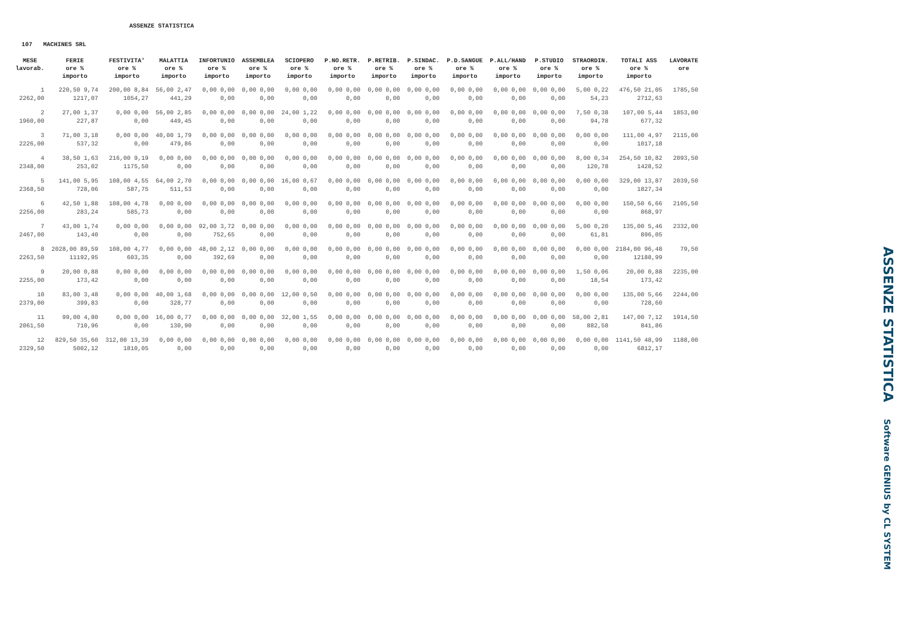ASSENZE STATISTICA
107 MACHINES SRL
| MESE lavorab. | FERIE ore % importo | FESTIVITA' ore % importo | MALATTIA ore % importo | INFORTUNIO ore % importo | ASSEMBLEA ore % importo | SCIOPERO ore % importo | P.NO.RETR. ore % importo | P.RETRIB. ore % importo | P.SINDAC. ore % importo | P.D.SANGUE ore % importo | P.ALL/HAND ore % importo | P.STUDIO ore % importo | STRAORDIN. ore % importo | TOTALI ASS ore % importo | LAVORATE ore |
| --- | --- | --- | --- | --- | --- | --- | --- | --- | --- | --- | --- | --- | --- | --- | --- |
| 1 | 220,50 9,74 | 200,00 8,84 | 56,00 2,47 | 0,00 0,00 | 0,00 0,00 | 0,00 0,00 | 0,00 0,00 | 0,00 0,00 | 0,00 0,00 | 0,00 0,00 | 0,00 0,00 | 0,00 0,00 | 5,00 0,22 | 476,50 21,05 | 1785,50 |
| 2262,00 | 1217,07 | 1054,27 | 441,29 | 0,00 | 0,00 | 0,00 | 0,00 | 0,00 | 0,00 | 0,00 | 0,00 | 0,00 | 54,23 | 2712,63 | |
| 2 | 27,00 1,37 | 0,00 0,00 | 56,00 2,85 | 0,00 0,00 | 0,00 0,00 | 24,00 1,22 | 0,00 0,00 | 0,00 0,00 | 0,00 0,00 | 0,00 0,00 | 0,00 0,00 | 0,00 0,00 | 7,50 0,38 | 107,00 5,44 | 1853,00 |
| 1960,00 | 227,87 | 0,00 | 449,45 | 0,00 | 0,00 | 0,00 | 0,00 | 0,00 | 0,00 | 0,00 | 0,00 | 0,00 | 94,78 | 677,32 | |
| 3 | 71,00 3,18 | 0,00 0,00 | 40,00 1,79 | 0,00 0,00 | 0,00 0,00 | 0,00 0,00 | 0,00 0,00 | 0,00 0,00 | 0,00 0,00 | 0,00 0,00 | 0,00 0,00 | 0,00 0,00 | 0,00 0,00 | 111,00 4,97 | 2115,00 |
| 2226,00 | 537,32 | 0,00 | 479,86 | 0,00 | 0,00 | 0,00 | 0,00 | 0,00 | 0,00 | 0,00 | 0,00 | 0,00 | 0,00 | 1017,18 | |
| 4 | 38,50 1,63 | 216,00 9,19 | 0,00 0,00 | 0,00 0,00 | 0,00 0,00 | 0,00 0,00 | 0,00 0,00 | 0,00 0,00 | 0,00 0,00 | 0,00 0,00 | 0,00 0,00 | 0,00 0,00 | 8,00 0,34 | 254,50 10,82 | 2093,50 |
| 2348,00 | 253,02 | 1175,50 | 0,00 | 0,00 | 0,00 | 0,00 | 0,00 | 0,00 | 0,00 | 0,00 | 0,00 | 0,00 | 120,78 | 1428,52 | |
| 5 | 141,00 5,95 | 108,00 4,55 | 64,00 2,70 | 0,00 0,00 | 0,00 0,00 | 16,00 0,67 | 0,00 0,00 | 0,00 0,00 | 0,00 0,00 | 0,00 0,00 | 0,00 0,00 | 0,00 0,00 | 0,00 0,00 | 329,00 13,87 | 2039,50 |
| 2368,50 | 728,06 | 587,75 | 511,53 | 0,00 | 0,00 | 0,00 | 0,00 | 0,00 | 0,00 | 0,00 | 0,00 | 0,00 | 0,00 | 1827,34 | |
| 6 | 42,50 1,88 | 108,00 4,78 | 0,00 0,00 | 0,00 0,00 | 0,00 0,00 | 0,00 0,00 | 0,00 0,00 | 0,00 0,00 | 0,00 0,00 | 0,00 0,00 | 0,00 0,00 | 0,00 0,00 | 0,00 0,00 | 150,50 6,66 | 2105,50 |
| 2256,00 | 283,24 | 585,73 | 0,00 | 0,00 | 0,00 | 0,00 | 0,00 | 0,00 | 0,00 | 0,00 | 0,00 | 0,00 | 0,00 | 868,97 | |
| 7 | 43,00 1,74 | 0,00 0,00 | 0,00 0,00 | 92,00 3,72 | 0,00 0,00 | 0,00 0,00 | 0,00 0,00 | 0,00 0,00 | 0,00 0,00 | 0,00 0,00 | 0,00 0,00 | 0,00 0,00 | 5,00 0,20 | 135,00 5,46 | 2332,00 |
| 2467,00 | 143,40 | 0,00 | 0,00 | 752,65 | 0,00 | 0,00 | 0,00 | 0,00 | 0,00 | 0,00 | 0,00 | 0,00 | 61,81 | 896,05 | |
| 8 | 2028,00 89,59 | 108,00 4,77 | 0,00 0,00 | 48,00 2,12 | 0,00 0,00 | 0,00 0,00 | 0,00 0,00 | 0,00 0,00 | 0,00 0,00 | 0,00 0,00 | 0,00 0,00 | 0,00 0,00 | 0,00 0,00 | 2184,00 96,48 | 79,50 |
| 2263,50 | 11192,95 | 603,35 | 0,00 | 392,69 | 0,00 | 0,00 | 0,00 | 0,00 | 0,00 | 0,00 | 0,00 | 0,00 | 0,00 | 12188,99 | |
| 9 | 20,00 0,88 | 0,00 0,00 | 0,00 0,00 | 0,00 0,00 | 0,00 0,00 | 0,00 0,00 | 0,00 0,00 | 0,00 0,00 | 0,00 0,00 | 0,00 0,00 | 0,00 0,00 | 0,00 0,00 | 1,50 0,06 | 20,00 0,88 | 2235,00 |
| 2255,00 | 173,42 | 0,00 | 0,00 | 0,00 | 0,00 | 0,00 | 0,00 | 0,00 | 0,00 | 0,00 | 0,00 | 0,00 | 18,54 | 173,42 | |
| 10 | 83,00 3,48 | 0,00 0,00 | 40,00 1,68 | 0,00 0,00 | 0,00 0,00 | 12,00 0,50 | 0,00 0,00 | 0,00 0,00 | 0,00 0,00 | 0,00 0,00 | 0,00 0,00 | 0,00 0,00 | 0,00 0,00 | 135,00 5,66 | 2244,00 |
| 2379,00 | 399,83 | 0,00 | 328,77 | 0,00 | 0,00 | 0,00 | 0,00 | 0,00 | 0,00 | 0,00 | 0,00 | 0,00 | 0,00 | 728,60 | |
| 11 | 99,00 4,80 | 0,00 0,00 | 16,00 0,77 | 0,00 0,00 | 0,00 0,00 | 32,00 1,55 | 0,00 0,00 | 0,00 0,00 | 0,00 0,00 | 0,00 0,00 | 0,00 0,00 | 0,00 0,00 | 58,00 2,81 | 147,00 7,12 | 1914,50 |
| 2061,50 | 710,96 | 0,00 | 130,90 | 0,00 | 0,00 | 0,00 | 0,00 | 0,00 | 0,00 | 0,00 | 0,00 | 0,00 | 882,58 | 841,86 | |
| 12 | 829,50 35,60 | 312,00 13,39 | 0,00 0,00 | 0,00 0,00 | 0,00 0,00 | 0,00 0,00 | 0,00 0,00 | 0,00 0,00 | 0,00 0,00 | 0,00 0,00 | 0,00 0,00 | 0,00 0,00 | 0,00 0,00 | 1141,50 48,99 | 1188,00 |
| 2329,50 | 5002,12 | 1810,05 | 0,00 | 0,00 | 0,00 | 0,00 | 0,00 | 0,00 | 0,00 | 0,00 | 0,00 | 0,00 | 0,00 | 6812,17 | |
ASSENZE STATISTICA
Software GENIUS by CL SYSTEM